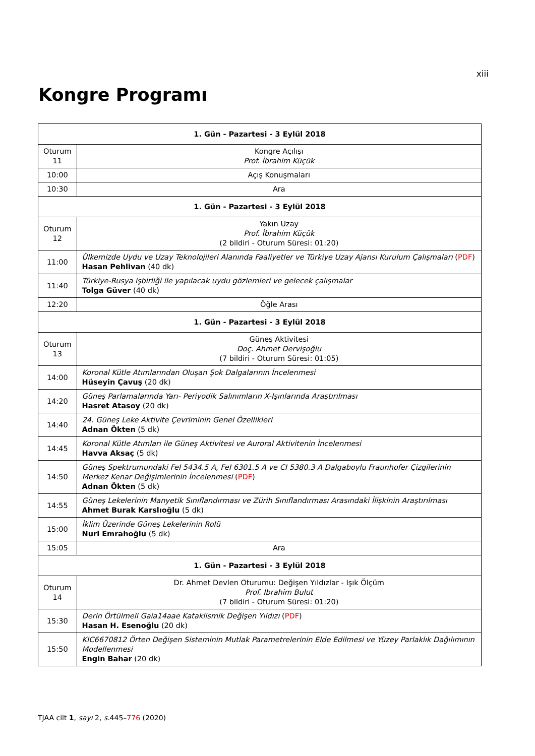xiii
Kongre Programı
| 1. Gün - Pazartesi - 3 Eylül 2018 | |
| --- | --- |
| Oturum 11 | Kongre Açılışı Prof. İbrahim Küçük |
| 10:00 | Açış Konuşmaları |
| 10:30 | Ara |
| 1. Gün - Pazartesi - 3 Eylül 2018 | |
| Oturum 12 | Yakın Uzay Prof. İbrahim Küçük (2 bildiri - Oturum Süresi: 01:20) |
| 11:00 | Ülkemizde Uydu ve Uzay Teknolojileri Alanında Faaliyetler ve Türkiye Uzay Ajansı Kurulum Çalışmaları ( PDF ) Hasan Pehlivan (40 dk) |
| 11:40 | Türkiye-Rusya işbirliği ile yapılacak uydu gözlemleri ve gelecek çalışmalar Tolga Güver (40 dk) |
| 12:20 | Öğle Arası |
| 1. Gün - Pazartesi - 3 Eylül 2018 | |
| Oturum 13 | Güneş Aktivitesi Doç. Ahmet Dervişoğlu (7 bildiri - Oturum Süresi: 01:05) |
| 14:00 | Koronal Kütle Atımlarından Oluşan Şok Dalgalarının İncelenmesi Hüseyin Çavuş (20 dk) |
| 14:20 | Güneş Parlamalarında Yarı- Periyodik Salınımların X-Işınlarında Araştırılması Hasret Atasoy (20 dk) |
| 14:40 | 24. Güneş Leke Aktivite Çevriminin Genel Özellikleri Adnan Ökten (5 dk) |
| 14:45 | Koronal Kütle Atımları ile Güneş Aktivitesi ve Auroral Aktivitenin İncelenmesi Havva Aksaç (5 dk) |
| 14:50 | Güneş Spektrumundaki FeI 5434.5 A, FeI 6301.5 A ve CI 5380.3 A Dalgaboylu Fraunhofer Çizgilerinin Merkez Kenar Değişimlerinin İncelenmesi ( PDF ) Adnan Ökten (5 dk) |
| 14:55 | Güneş Lekelerinin Manyetik Sınıflandırması ve Zürih Sınıflandırması Arasındaki İlişkinin Araştırılması Ahmet Burak Karslıoğlu (5 dk) |
| 15:00 | İklim Üzerinde Güneş Lekelerinin Rolü Nuri Emrahoğlu (5 dk) |
| 15:05 | Ara |
| 1. Gün - Pazartesi - 3 Eylül 2018 | |
| Oturum 14 | Dr. Ahmet Devlen Oturumu: Değişen Yıldızlar - Işık Ölçüm Prof. Ibrahim Bulut (7 bildiri - Oturum Süresi: 01:20) |
| 15:30 | Derin Örtülmeli Gaia14aae Kataklismik Değişen Yıldızı ( PDF ) Hasan H. Esenoğlu (20 dk) |
| 15:50 | KIC6670812 Örten Değişen Sisteminin Mutlak Parametrelerinin Elde Edilmesi ve Yüzey Parlaklık Dağılımının Modellenmesi Engin Bahar (20 dk) |
TJAA cilt 1, sayı 2, s. 445–776 (2020)